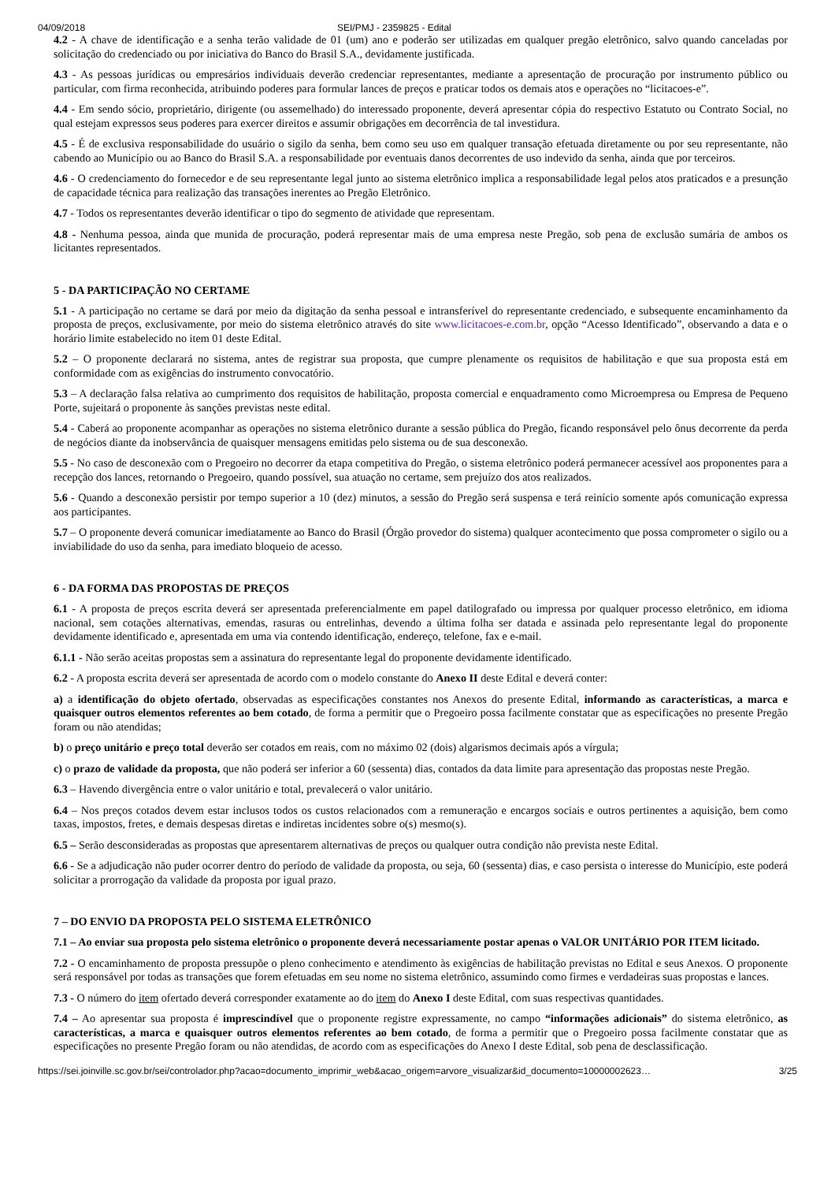04/09/2018 SEI/PMJ - 2359825 - Edital
4.2 - A chave de identificação e a senha terão validade de 01 (um) ano e poderão ser utilizadas em qualquer pregão eletrônico, salvo quando canceladas por solicitação do credenciado ou por iniciativa do Banco do Brasil S.A., devidamente justificada.
4.3 - As pessoas jurídicas ou empresários individuais deverão credenciar representantes, mediante a apresentação de procuração por instrumento público ou particular, com firma reconhecida, atribuindo poderes para formular lances de preços e praticar todos os demais atos e operações no “licitacoes-e”.
4.4 - Em sendo sócio, proprietário, dirigente (ou assemelhado) do interessado proponente, deverá apresentar cópia do respectivo Estatuto ou Contrato Social, no qual estejam expressos seus poderes para exercer direitos e assumir obrigações em decorrência de tal investidura.
4.5 - É de exclusiva responsabilidade do usuário o sigilo da senha, bem como seu uso em qualquer transação efetuada diretamente ou por seu representante, não cabendo ao Município ou ao Banco do Brasil S.A. a responsabilidade por eventuais danos decorrentes de uso indevido da senha, ainda que por terceiros.
4.6 - O credenciamento do fornecedor e de seu representante legal junto ao sistema eletrônico implica a responsabilidade legal pelos atos praticados e a presunção de capacidade técnica para realização das transações inerentes ao Pregão Eletrônico.
4.7 - Todos os representantes deverão identificar o tipo do segmento de atividade que representam.
4.8 - Nenhuma pessoa, ainda que munida de procuração, poderá representar mais de uma empresa neste Pregão, sob pena de exclusão sumária de ambos os licitantes representados.
5 - DA PARTICIPAÇÃO NO CERTAME
5.1 - A participação no certame se dará por meio da digitação da senha pessoal e intransferível do representante credenciado, e subsequente encaminhamento da proposta de preços, exclusivamente, por meio do sistema eletrônico através do site www.licitacoes-e.com.br, opção “Acesso Identificado”, observando a data e o horário limite estabelecido no item 01 deste Edital.
5.2 – O proponente declarará no sistema, antes de registrar sua proposta, que cumpre plenamente os requisitos de habilitação e que sua proposta está em conformidade com as exigências do instrumento convocatório.
5.3 – A declaração falsa relativa ao cumprimento dos requisitos de habilitação, proposta comercial e enquadramento como Microempresa ou Empresa de Pequeno Porte, sujeitará o proponente às sanções previstas neste edital.
5.4 - Caberá ao proponente acompanhar as operações no sistema eletrônico durante a sessão pública do Pregão, ficando responsável pelo ônus decorrente da perda de negócios diante da inobservância de quaisquer mensagens emitidas pelo sistema ou de sua desconexão.
5.5 - No caso de desconexão com o Pregoeiro no decorrer da etapa competitiva do Pregão, o sistema eletrônico poderá permanecer acessível aos proponentes para a recepção dos lances, retornando o Pregoeiro, quando possível, sua atuação no certame, sem prejuízo dos atos realizados.
5.6 - Quando a desconexão persistir por tempo superior a 10 (dez) minutos, a sessão do Pregão será suspensa e terá reinício somente após comunicação expressa aos participantes.
5.7 – O proponente deverá comunicar imediatamente ao Banco do Brasil (Órgão provedor do sistema) qualquer acontecimento que possa comprometer o sigilo ou a inviabilidade do uso da senha, para imediato bloqueio de acesso.
6 - DA FORMA DAS PROPOSTAS DE PREÇOS
6.1 - A proposta de preços escrita deverá ser apresentada preferencialmente em papel datilografado ou impressa por qualquer processo eletrônico, em idioma nacional, sem cotações alternativas, emendas, rasuras ou entrelinhas, devendo a última folha ser datada e assinada pelo representante legal do proponente devidamente identificado e, apresentada em uma via contendo identificação, endereço, telefone, fax e e-mail.
6.1.1 - Não serão aceitas propostas sem a assinatura do representante legal do proponente devidamente identificado.
6.2 - A proposta escrita deverá ser apresentada de acordo com o modelo constante do Anexo II deste Edital e deverá conter:
a) a identificação do objeto ofertado, observadas as especificações constantes nos Anexos do presente Edital, informando as características, a marca e quaisquer outros elementos referentes ao bem cotado, de forma a permitir que o Pregoeiro possa facilmente constatar que as especificações no presente Pregão foram ou não atendidas;
b) o preço unitário e preço total deverão ser cotados em reais, com no máximo 02 (dois) algarismos decimais após a vírgula;
c) o prazo de validade da proposta, que não poderá ser inferior a 60 (sessenta) dias, contados da data limite para apresentação das propostas neste Pregão.
6.3 – Havendo divergência entre o valor unitário e total, prevalecerá o valor unitário.
6.4 – Nos preços cotados devem estar inclusos todos os custos relacionados com a remuneração e encargos sociais e outros pertinentes a aquisição, bem como taxas, impostos, fretes, e demais despesas diretas e indiretas incidentes sobre o(s) mesmo(s).
6.5 – Serão desconsideradas as propostas que apresentarem alternativas de preços ou qualquer outra condição não prevista neste Edital.
6.6 - Se a adjudicação não puder ocorrer dentro do período de validade da proposta, ou seja, 60 (sessenta) dias, e caso persista o interesse do Município, este poderá solicitar a prorrogação da validade da proposta por igual prazo.
7 – DO ENVIO DA PROPOSTA PELO SISTEMA ELETRÔNICO
7.1 – Ao enviar sua proposta pelo sistema eletrônico o proponente deverá necessariamente postar apenas o VALOR UNITÁRIO POR ITEM licitado.
7.2 - O encaminhamento de proposta pressupõe o pleno conhecimento e atendimento às exigências de habilitação previstas no Edital e seus Anexos. O proponente será responsável por todas as transações que forem efetuadas em seu nome no sistema eletrônico, assumindo como firmes e verdadeiras suas propostas e lances.
7.3 - O número do item ofertado deverá corresponder exatamente ao do item do Anexo I deste Edital, com suas respectivas quantidades.
7.4 – Ao apresentar sua proposta é imprescindível que o proponente registre expressamente, no campo “informações adicionais” do sistema eletrônico, as características, a marca e quaisquer outros elementos referentes ao bem cotado, de forma a permitir que o Pregoeiro possa facilmente constatar que as especificações no presente Pregão foram ou não atendidas, de acordo com as especificações do Anexo I deste Edital, sob pena de desclassificação.
https://sei.joinville.sc.gov.br/sei/controlador.php?acao=documento_imprimir_web&acao_origem=arvore_visualizar&id_documento=10000002623… 3/25